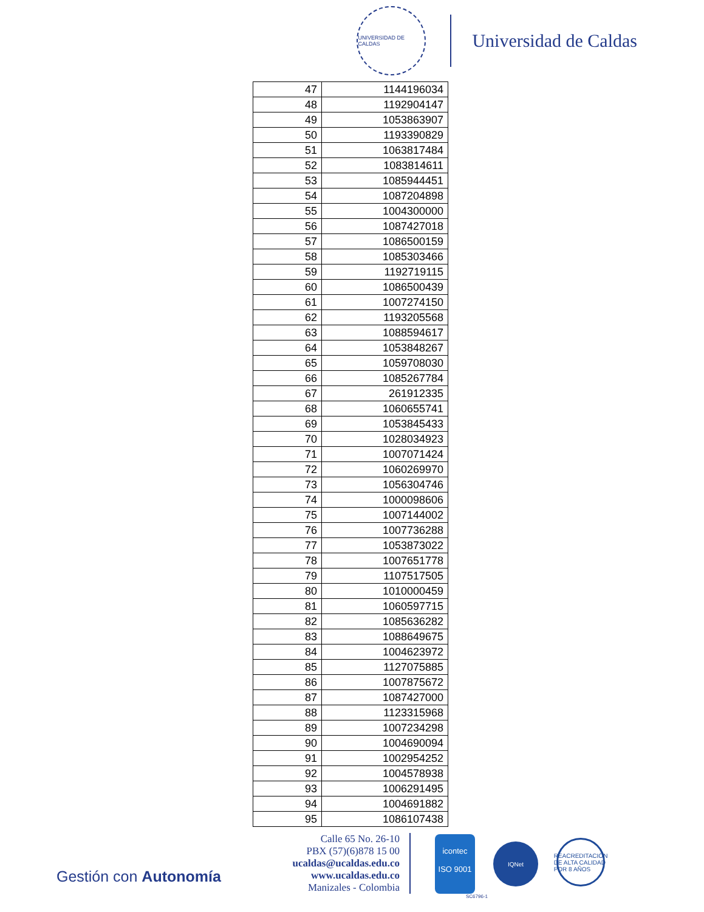UNIVERSIDAD DE CALDAS
Universidad de Caldas
| 47 | 1144196034 |
| 48 | 1192904147 |
| 49 | 1053863907 |
| 50 | 1193390829 |
| 51 | 1063817484 |
| 52 | 1083814611 |
| 53 | 1085944451 |
| 54 | 1087204898 |
| 55 | 1004300000 |
| 56 | 1087427018 |
| 57 | 1086500159 |
| 58 | 1085303466 |
| 59 | 1192719115 |
| 60 | 1086500439 |
| 61 | 1007274150 |
| 62 | 1193205568 |
| 63 | 1088594617 |
| 64 | 1053848267 |
| 65 | 1059708030 |
| 66 | 1085267784 |
| 67 | 261912335 |
| 68 | 1060655741 |
| 69 | 1053845433 |
| 70 | 1028034923 |
| 71 | 1007071424 |
| 72 | 1060269970 |
| 73 | 1056304746 |
| 74 | 1000098606 |
| 75 | 1007144002 |
| 76 | 1007736288 |
| 77 | 1053873022 |
| 78 | 1007651778 |
| 79 | 1107517505 |
| 80 | 1010000459 |
| 81 | 1060597715 |
| 82 | 1085636282 |
| 83 | 1088649675 |
| 84 | 1004623972 |
| 85 | 1127075885 |
| 86 | 1007875672 |
| 87 | 1087427000 |
| 88 | 1123315968 |
| 89 | 1007234298 |
| 90 | 1004690094 |
| 91 | 1002954252 |
| 92 | 1004578938 |
| 93 | 1006291495 |
| 94 | 1004691882 |
| 95 | 1086107438 |
Gestión con Autonomía
Calle 65 No. 26-10
PBX (57)(6)878 15 00
ucaldas@ucaldas.edu.co
www.ucaldas.edu.co
Manizales - Colombia
icontec
ISO 9001
IQNet
REACREDITACIÓN DE ALTA CALIDAD POR 8 AÑOS
SC6796-1